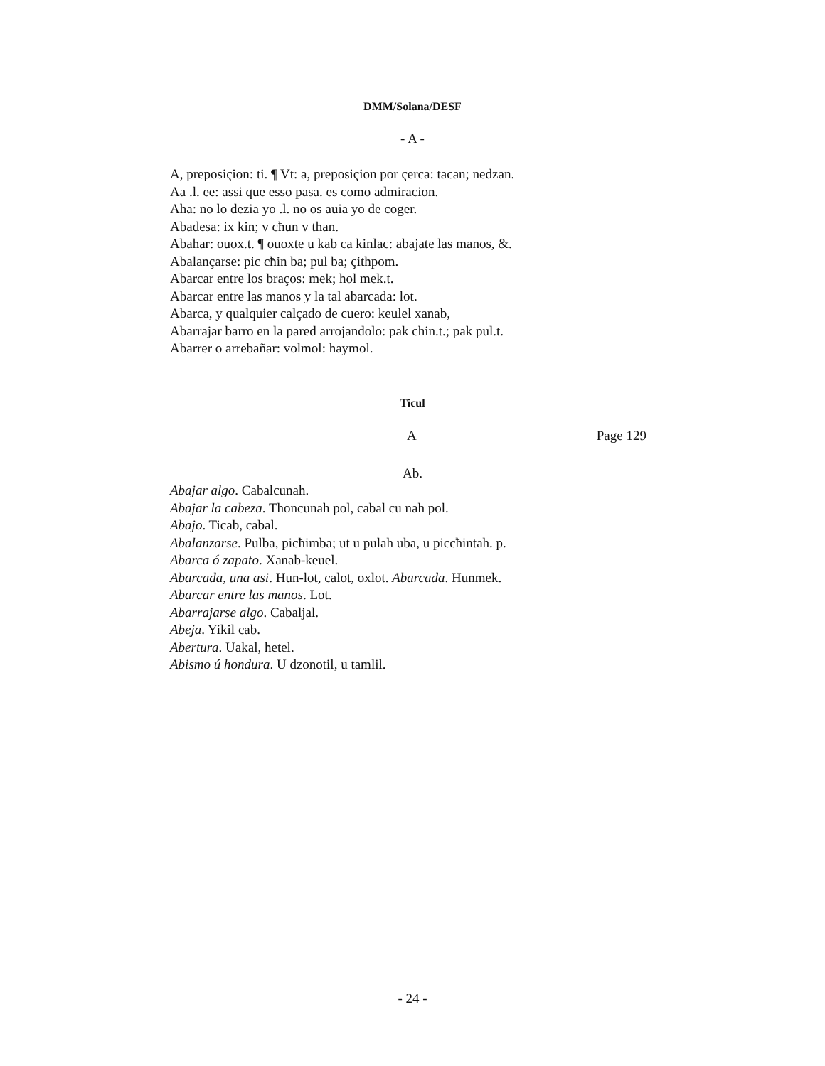DMM/Solana/DESF
- A -
A, preposiçion: ti. ¶ Vt: a, preposiçion por çerca: tacan; nedzan.
Aa .l. ee: assi que esso pasa. es como admiracion.
Aha: no lo dezia yo .l. no os auia yo de coger.
Abadesa: ix kin; v cħun v than.
Abahar: ouox.t. ¶ ouoxte u kab ca kinlac: abajate las manos, &.
Abalançarse: pic cħin ba; pul ba; çithpom.
Abarcar entre los braços: mek; hol mek.t.
Abarcar entre las manos y la tal abarcada: lot.
Abarca, y qualquier calçado de cuero: keulel xanab,
Abarrajar barro en la pared arrojandolo: pak cħin.t.; pak pul.t.
Abarrer o arrebañar: volmol: haymol.
Ticul
A Page 129
Ab.
Abajar algo. Cabalcunah.
Abajar la cabeza. Thoncunah pol, cabal cu nah pol.
Abajo. Ticab, cabal.
Abalanzarse. Pulba, picħimba; ut u pulah uba, u piccħintah. p.
Abarca ó zapato. Xanab-keuel.
Abarcada, una asi. Hun-lot, calot, oxlot. Abarcada. Hunmek.
Abarcar entre las manos. Lot.
Abarrajarse algo. Cabaljal.
Abeja. Yikil cab.
Abertura. Uakal, hetel.
Abismo ú hondura. U dzonotil, u tamlil.
- 24 -